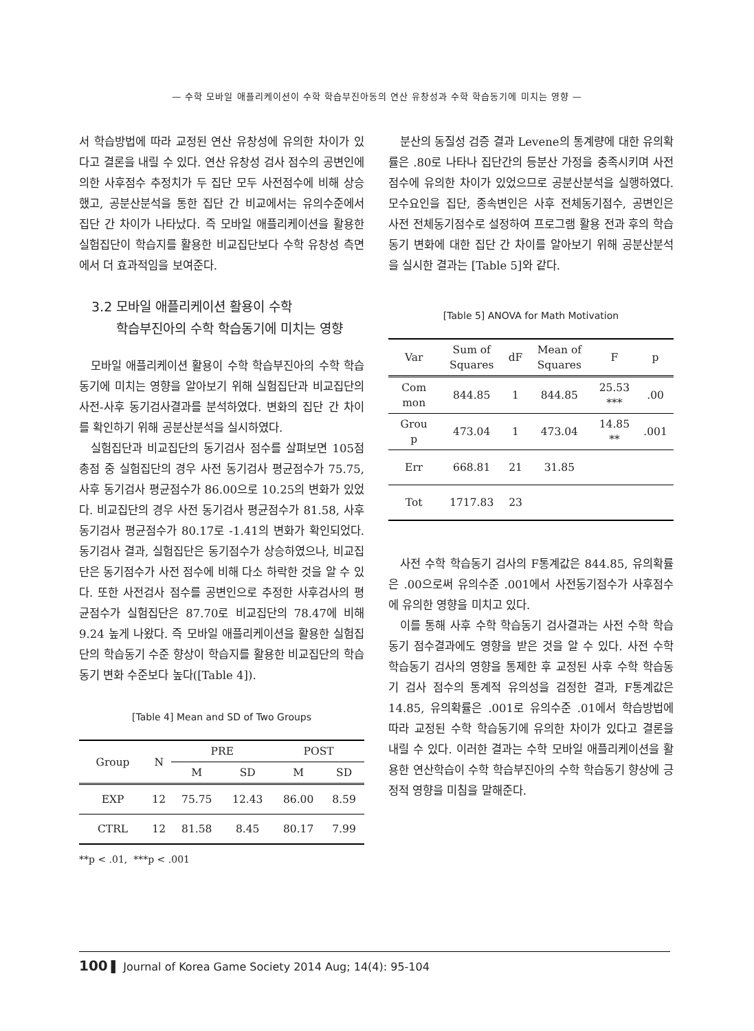— 수학 모바일 애플리케이션이 수학 학습부진아동의 연산 유창성과 수학 학습동기에 미치는 영향 —
서 학습방법에 따라 교정된 연산 유창성에 유의한 차이가 있다고 결론을 내릴 수 있다. 연산 유창성 검사 점수의 공변인에 의한 사후점수 추정치가 두 집단 모두 사전점수에 비해 상승했고, 공분산분석을 통한 집단 간 비교에서는 유의수준에서 집단 간 차이가 나타났다. 즉 모바일 애플리케이션을 활용한 실험집단이 학습지를 활용한 비교집단보다 수학 유창성 측면에서 더 효과적임을 보여준다.
3.2 모바일 애플리케이션 활용이 수학
학습부진아의 수학 학습동기에 미치는 영향
모바일 애플리케이션 활용이 수학 학습부진아의 수학 학습동기에 미치는 영향을 알아보기 위해 실험집단과 비교집단의 사전-사후 동기검사결과를 분석하였다. 변화의 집단 간 차이를 확인하기 위해 공분산분석을 실시하였다.
실험집단과 비교집단의 동기검사 점수를 살펴보면 105점 총점 중 실험집단의 경우 사전 동기검사 평균점수가 75.75, 사후 동기검사 평균점수가 86.00으로 10.25의 변화가 있었다. 비교집단의 경우 사전 동기검사 평균점수가 81.58, 사후 동기검사 평균점수가 80.17로 -1.41의 변화가 확인되었다. 동기검사 결과, 실험집단은 동기점수가 상승하였으나, 비교집단은 동기점수가 사전 점수에 비해 다소 하락한 것을 알 수 있다. 또한 사전검사 점수를 공변인으로 추정한 사후검사의 평균점수가 실험집단은 87.70로 비교집단의 78.47에 비해 9.24 높게 나왔다. 즉 모바일 애플리케이션을 활용한 실험집단의 학습동기 수준 향상이 학습지를 활용한 비교집단의 학습동기 변화 수준보다 높다([Table 4]).
[Table 4] Mean and SD of Two Groups
| Group | N | PRE | | POST | |
| | | M | SD | M | SD |
| EXP | 12 | 75.75 | 12.43 | 86.00 | 8.59 |
| CTRL | 12 | 81.58 | 8.45 | 80.17 | 7.99 |
**p < .01, ***p < .001
분산의 동질성 검증 결과 Levene의 통계량에 대한 유의확률은 .80로 나타나 집단간의 등분산 가정을 충족시키며 사전점수에 유의한 차이가 있었으므로 공분산분석을 실행하였다. 모수요인을 집단, 종속변인은 사후 전체동기점수, 공변인은 사전 전체동기점수로 설정하여 프로그램 활용 전과 후의 학습동기 변화에 대한 집단 간 차이를 알아보기 위해 공분산분석을 실시한 결과는 [Table 5]와 같다.
[Table 5] ANOVA for Math Motivation
| Var | Sum of Squares | dF | Mean of Squares | F | p |
| Com mon | 844.85 | 1 | 844.85 | 25.53 *** | .00 |
| Grou p | 473.04 | 1 | 473.04 | 14.85 ** | .001 |
| Err | 668.81 | 21 | 31.85 | | |
| Tot | 1717.83 | 23 | | | |
사전 수학 학습동기 검사의 F통계값은 844.85, 유의확률은 .00으로써 유의수준 .001에서 사전동기점수가 사후점수에 유의한 영향을 미치고 있다.
이를 통해 사후 수학 학습동기 검사결과는 사전 수학 학습동기 점수결과에도 영향을 받은 것을 알 수 있다. 사전 수학 학습동기 검사의 영향을 통제한 후 교정된 사후 수학 학습동기 검사 점수의 통계적 유의성을 검정한 결과, F통계값은 14.85, 유의확률은 .001로 유의수준 .01에서 학습방법에 따라 교정된 수학 학습동기에 유의한 차이가 있다고 결론을 내릴 수 있다. 이러한 결과는 수학 모바일 애플리케이션을 활용한 연산학습이 수학 학습부진아의 수학 학습동기 향상에 긍정적 영향을 미침을 말해준다.
100 ▌ Journal of Korea Game Society 2014 Aug; 14(4): 95-104